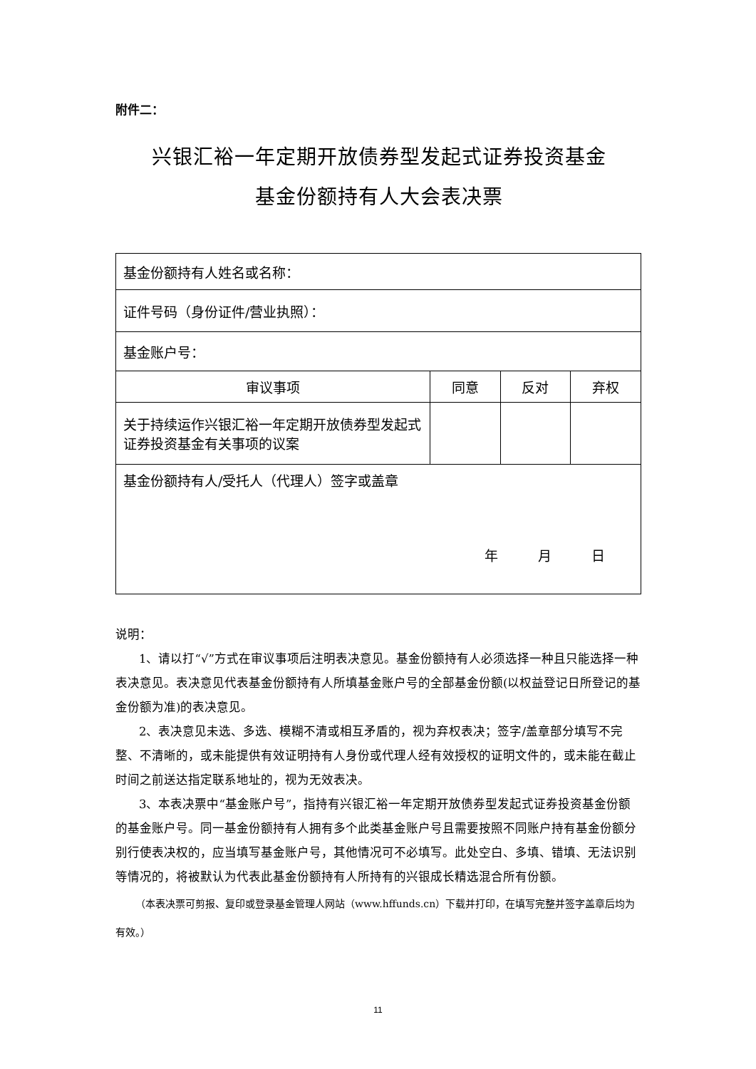附件二：
兴银汇裕一年定期开放债券型发起式证券投资基金
基金份额持有人大会表决票
| 基金份额持有人姓名或名称： | | | |
| 证件号码（身份证件/营业执照）： | | | |
| 基金账户号： | | | |
| 审议事项 | 同意 | 反对 | 弃权 |
| 关于持续运作兴银汇裕一年定期开放债券型发起式证券投资基金有关事项的议案 | | | |
| 基金份额持有人/受托人（代理人）签字或盖章 年 月 日 | | | |
说明：
1、请以打“√”方式在审议事项后注明表决意见。基金份额持有人必须选择一种且只能选择一种表决意见。表决意见代表基金份额持有人所填基金账户号的全部基金份额(以权益登记日所登记的基金份额为准)的表决意见。
2、表决意见未选、多选、模糊不清或相互矛盾的，视为弃权表决；签字/盖章部分填写不完整、不清晰的，或未能提供有效证明持有人身份或代理人经有效授权的证明文件的，或未能在截止时间之前送达指定联系地址的，视为无效表决。
3、本表决票中“基金账户号”，指持有兴银汇裕一年定期开放债券型发起式证券投资基金份额的基金账户号。同一基金份额持有人拥有多个此类基金账户号且需要按照不同账户持有基金份额分别行使表决权的，应当填写基金账户号，其他情况可不必填写。此处空白、多填、错填、无法识别等情况的，将被默认为代表此基金份额持有人所持有的兴银成长精选混合所有份额。
（本表决票可剪报、复印或登录基金管理人网站（www.hffunds.cn）下载并打印，在填写完整并签字盖章后均为有效。）
11